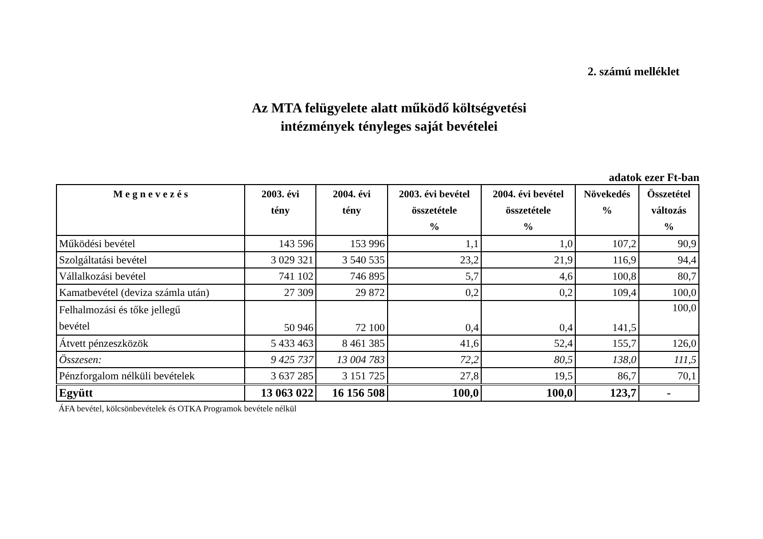2. számú melléklet
Az MTA felügyelete alatt működő költségvetési
intézmények tényleges saját bevételei
adatok ezer Ft-ban
| M e g n e v e z é s | 2003. évi tény | 2004. évi tény | 2003. évi bevétel összetétele % | 2004. évi bevétel összetétele % | Növekedés % | Összetétel változás % |
| --- | --- | --- | --- | --- | --- | --- |
| Működési bevétel | 143 596 | 153 996 | 1,1 | 1,0 | 107,2 | 90,9 |
| Szolgáltatási bevétel | 3 029 321 | 3 540 535 | 23,2 | 21,9 | 116,9 | 94,4 |
| Vállalkozási bevétel | 741 102 | 746 895 | 5,7 | 4,6 | 100,8 | 80,7 |
| Kamatbevétel (deviza számla után) | 27 309 | 29 872 | 0,2 | 0,2 | 109,4 | 100,0 |
| Felhalmozási és tőke jellegű bevétel | 50 946 | 72 100 | 0,4 | 0,4 | 141,5 | 100,0 |
| Átvett pénzeszközök | 5 433 463 | 8 461 385 | 41,6 | 52,4 | 155,7 | 126,0 |
| Összesen: | 9 425 737 | 13 004 783 | 72,2 | 80,5 | 138,0 | 111,5 |
| Pénzforgalom nélküli bevételek | 3 637 285 | 3 151 725 | 27,8 | 19,5 | 86,7 | 70,1 |
| Együtt | 13 063 022 | 16 156 508 | 100,0 | 100,0 | 123,7 | - |
ÁFA bevétel, kölcsönbevételek és OTKA Programok bevétele nélkül